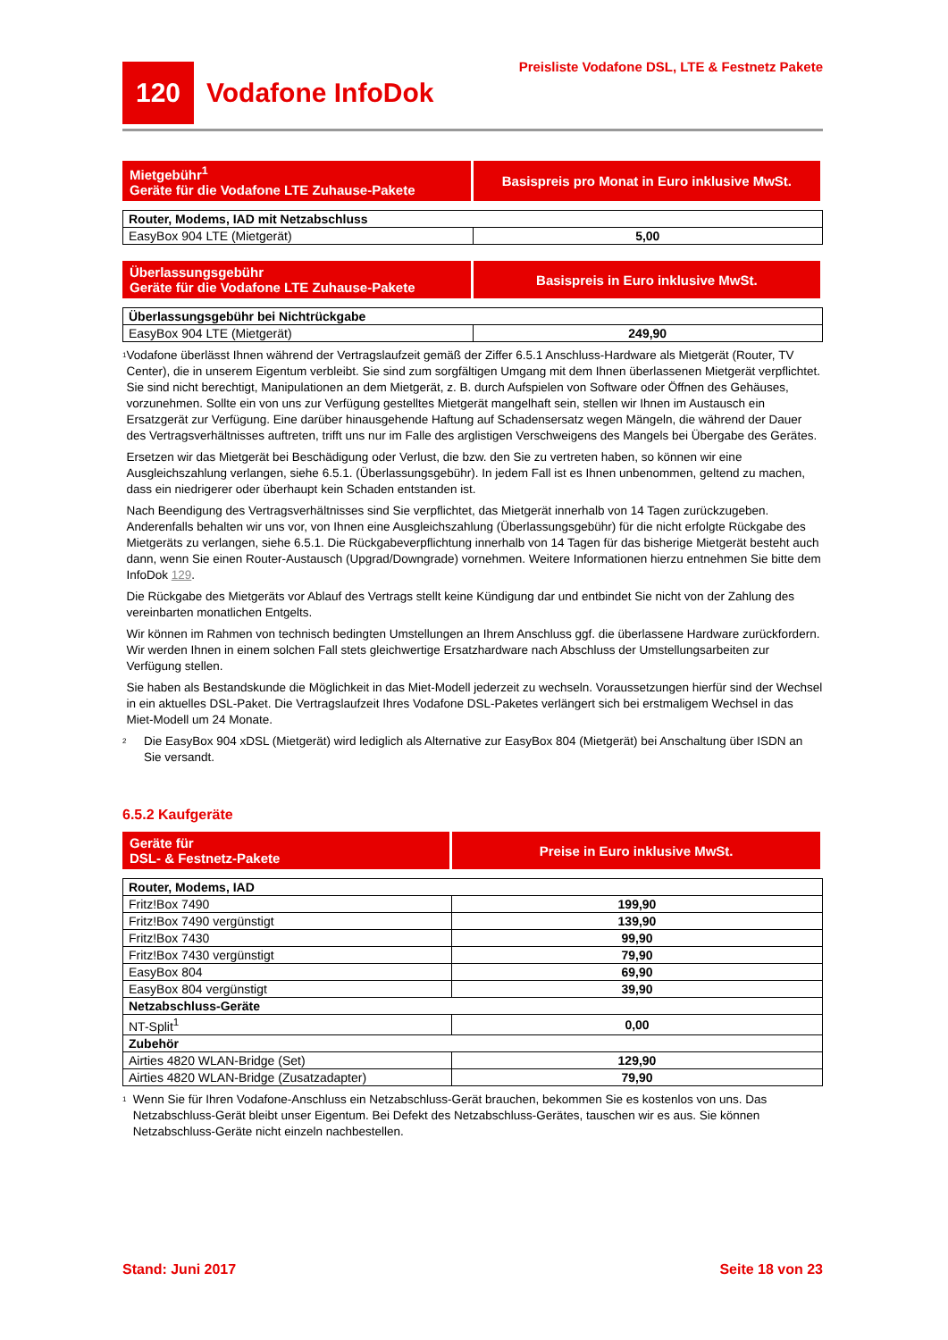120
Vodafone InfoDok
Preisliste Vodafone DSL, LTE & Festnetz Pakete
| Mietgebühr<sup>1</sup> Geräte für die Vodafone LTE Zuhause-Pakete | Basispreis pro Monat in Euro inklusive MwSt. |
| --- | --- |
| Router, Modems, IAD mit Netzabschluss | |
| EasyBox 904 LTE (Mietgerät) | 5,00 |
| Überlassungsgebühr Geräte für die Vodafone LTE Zuhause-Pakete | Basispreis in Euro inklusive MwSt. |
| --- | --- |
| Überlassungsgebühr bei Nichtrückgabe | |
| EasyBox 904 LTE (Mietgerät) | 249,90 |
1
Vodafone überlässt Ihnen während der Vertragslaufzeit gemäß der Ziffer 6.5.1 Anschluss-Hardware als Mietgerät (Router, TV Center), die in unserem Eigentum verbleibt. Sie sind zum sorgfältigen Umgang mit dem Ihnen überlassenen Mietgerät verpflichtet. Sie sind nicht berechtigt, Manipulationen an dem Mietgerät, z. B. durch Aufspielen von Software oder Öffnen des Gehäuses, vorzunehmen. Sollte ein von uns zur Verfügung gestelltes Mietgerät mangelhaft sein, stellen wir Ihnen im Austausch ein Ersatzgerät zur Verfügung. Eine darüber hinausgehende Haftung auf Schadensersatz wegen Mängeln, die während der Dauer des Vertragsverhältnisses auftreten, trifft uns nur im Falle des arglistigen Verschweigens des Mangels bei Übergabe des Gerätes.
Ersetzen wir das Mietgerät bei Beschädigung oder Verlust, die bzw. den Sie zu vertreten haben, so können wir eine Ausgleichszahlung verlangen, siehe 6.5.1. (Überlassungsgebühr). In jedem Fall ist es Ihnen unbenommen, geltend zu machen, dass ein niedrigerer oder überhaupt kein Schaden entstanden ist.
Nach Beendigung des Vertragsverhältnisses sind Sie verpflichtet, das Mietgerät innerhalb von 14 Tagen zurückzugeben. Anderenfalls behalten wir uns vor, von Ihnen eine Ausgleichszahlung (Überlassungsgebühr) für die nicht erfolgte Rückgabe des Mietgeräts zu verlangen, siehe 6.5.1. Die Rückgabeverpflichtung innerhalb von 14 Tagen für das bisherige Mietgerät besteht auch dann, wenn Sie einen Router-Austausch (Upgrad/Downgrade) vornehmen. Weitere Informationen hierzu entnehmen Sie bitte dem InfoDok 129.
Die Rückgabe des Mietgeräts vor Ablauf des Vertrags stellt keine Kündigung dar und entbindet Sie nicht von der Zahlung des vereinbarten monatlichen Entgelts.
Wir können im Rahmen von technisch bedingten Umstellungen an Ihrem Anschluss ggf. die überlassene Hardware zurückfordern. Wir werden Ihnen in einem solchen Fall stets gleichwertige Ersatzhardware nach Abschluss der Umstellungsarbeiten zur Verfügung stellen.
Sie haben als Bestandskunde die Möglichkeit in das Miet-Modell jederzeit zu wechseln. Voraussetzungen hierfür sind der Wechsel in ein aktuelles DSL-Paket. Die Vertragslaufzeit Ihres Vodafone DSL-Paketes verlängert sich bei erstmaligem Wechsel in das Miet-Modell um 24 Monate.
2
Die EasyBox 904 xDSL (Mietgerät) wird lediglich als Alternative zur EasyBox 804 (Mietgerät) bei Anschaltung über ISDN an Sie versandt.
6.5.2 Kaufgeräte
| Geräte für DSL- & Festnetz-Pakete | Preise in Euro inklusive MwSt. |
| --- | --- |
| Router, Modems, IAD | |
| Fritz!Box 7490 | 199,90 |
| Fritz!Box 7490 vergünstigt | 139,90 |
| Fritz!Box 7430 | 99,90 |
| Fritz!Box 7430 vergünstigt | 79,90 |
| EasyBox 804 | 69,90 |
| EasyBox 804 vergünstigt | 39,90 |
| Netzabschluss-Geräte | |
| NT-Split<sup>1</sup> | 0,00 |
| Zubehör | |
| Airties 4820 WLAN-Bridge (Set) | 129,90 |
| Airties 4820 WLAN-Bridge (Zusatzadapter) | 79,90 |
1
Wenn Sie für Ihren Vodafone-Anschluss ein Netzabschluss-Gerät brauchen, bekommen Sie es kostenlos von uns. Das Netzabschluss-Gerät bleibt unser Eigentum. Bei Defekt des Netzabschluss-Gerätes, tauschen wir es aus. Sie können Netzabschluss-Geräte nicht einzeln nachbestellen.
Stand: Juni 2017 Seite 18 von 23